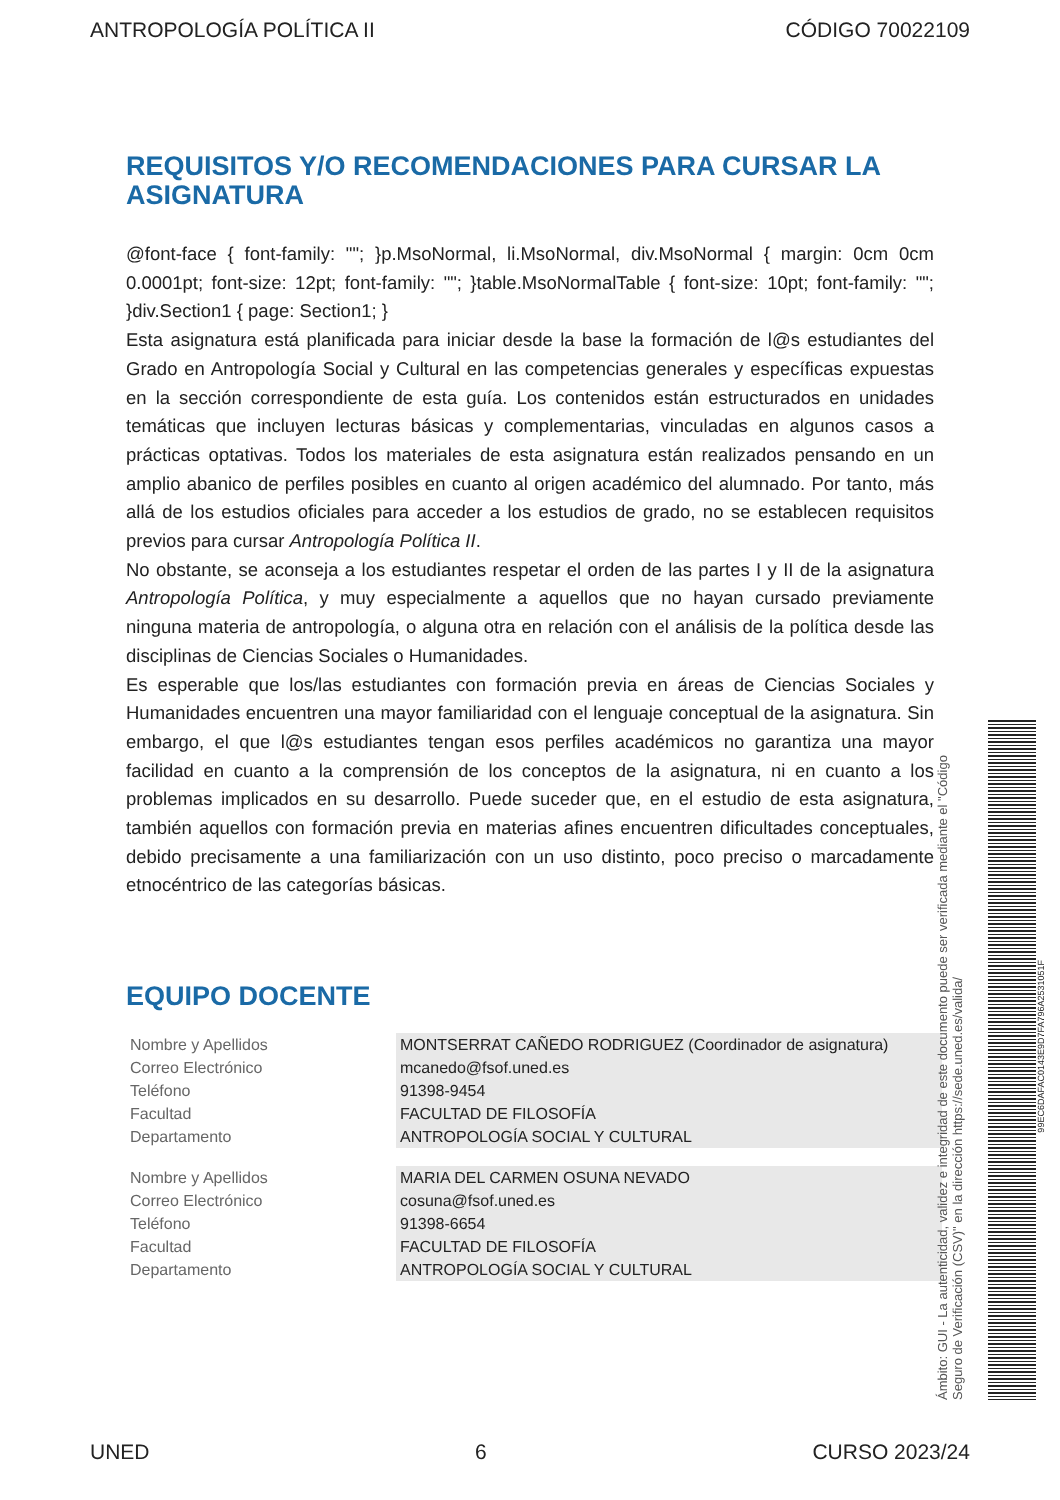ANTROPOLOGÍA POLÍTICA II CÓDIGO 70022109
REQUISITOS Y/O RECOMENDACIONES PARA CURSAR LA ASIGNATURA
@font-face { font-family: ""; }p.MsoNormal, li.MsoNormal, div.MsoNormal { margin: 0cm 0cm 0.0001pt; font-size: 12pt; font-family: ""; }table.MsoNormalTable { font-size: 10pt; font-family: ""; }div.Section1 { page: Section1; }
Esta asignatura está planificada para iniciar desde la base la formación de l@s estudiantes del Grado en Antropología Social y Cultural en las competencias generales y específicas expuestas en la sección correspondiente de esta guía. Los contenidos están estructurados en unidades temáticas que incluyen lecturas básicas y complementarias, vinculadas en algunos casos a prácticas optativas. Todos los materiales de esta asignatura están realizados pensando en un amplio abanico de perfiles posibles en cuanto al origen académico del alumnado. Por tanto, más allá de los estudios oficiales para acceder a los estudios de grado, no se establecen requisitos previos para cursar Antropología Política II.
No obstante, se aconseja a los estudiantes respetar el orden de las partes I y II de la asignatura Antropología Política, y muy especialmente a aquellos que no hayan cursado previamente ninguna materia de antropología, o alguna otra en relación con el análisis de la política desde las disciplinas de Ciencias Sociales o Humanidades.
Es esperable que los/las estudiantes con formación previa en áreas de Ciencias Sociales y Humanidades encuentren una mayor familiaridad con el lenguaje conceptual de la asignatura. Sin embargo, el que l@s estudiantes tengan esos perfiles académicos no garantiza una mayor facilidad en cuanto a la comprensión de los conceptos de la asignatura, ni en cuanto a los problemas implicados en su desarrollo. Puede suceder que, en el estudio de esta asignatura, también aquellos con formación previa en materias afines encuentren dificultades conceptuales, debido precisamente a una familiarización con un uso distinto, poco preciso o marcadamente etnocéntrico de las categorías básicas.
EQUIPO DOCENTE
| Nombre y Apellidos | MONTSERRAT CAÑEDO RODRIGUEZ (Coordinador de asignatura) |
| Correo Electrónico | mcanedo@fsof.uned.es |
| Teléfono | 91398-9454 |
| Facultad | FACULTAD DE FILOSOFÍA |
| Departamento | ANTROPOLOGÍA SOCIAL Y CULTURAL |
| Nombre y Apellidos | MARIA DEL CARMEN OSUNA NEVADO |
| Correo Electrónico | cosuna@fsof.uned.es |
| Teléfono | 91398-6654 |
| Facultad | FACULTAD DE FILOSOFÍA |
| Departamento | ANTROPOLOGÍA SOCIAL Y CULTURAL |
Ámbito: GUI - La autenticidad, validez e integridad de este documento puede ser verificada mediante el "Código Seguro de Verificación (CSV)" en la dirección https://sede.uned.es/valida/
99EC6DAFAC0143E9D7FA796A2531051F
UNED 6 CURSO 2023/24